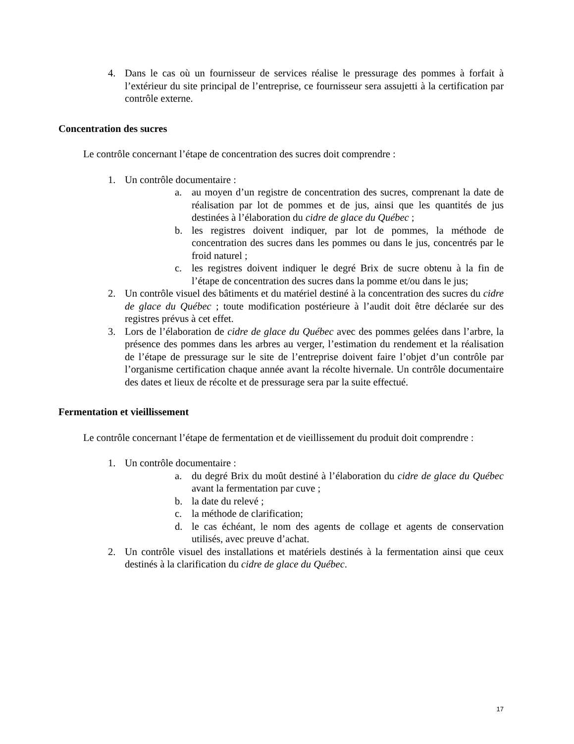4. Dans le cas où un fournisseur de services réalise le pressurage des pommes à forfait à l’extérieur du site principal de l’entreprise, ce fournisseur sera assujetti à la certification par contrôle externe.
Concentration des sucres
Le contrôle concernant l’étape de concentration des sucres doit comprendre :
1. Un contrôle documentaire :
a. au moyen d’un registre de concentration des sucres, comprenant la date de réalisation par lot de pommes et de jus, ainsi que les quantités de jus destinées à l’élaboration du cidre de glace du Québec ;
b. les registres doivent indiquer, par lot de pommes, la méthode de concentration des sucres dans les pommes ou dans le jus, concentrés par le froid naturel ;
c. les registres doivent indiquer le degré Brix de sucre obtenu à la fin de l’étape de concentration des sucres dans la pomme et/ou dans le jus;
2. Un contrôle visuel des bâtiments et du matériel destiné à la concentration des sucres du cidre de glace du Québec ; toute modification postérieure à l’audit doit être déclarée sur des registres prévus à cet effet.
3. Lors de l’élaboration de cidre de glace du Québec avec des pommes gelées dans l’arbre, la présence des pommes dans les arbres au verger, l’estimation du rendement et la réalisation de l’étape de pressurage sur le site de l’entreprise doivent faire l’objet d’un contrôle par l’organisme certification chaque année avant la récolte hivernale. Un contrôle documentaire des dates et lieux de récolte et de pressurage sera par la suite effectué.
Fermentation et vieillissement
Le contrôle concernant l’étape de fermentation et de vieillissement du produit doit comprendre :
1. Un contrôle documentaire :
a. du degré Brix du moût destiné à l’élaboration du cidre de glace du Québec avant la fermentation par cuve ;
b. la date du relevé ;
c. la méthode de clarification;
d. le cas échéant, le nom des agents de collage et agents de conservation utilisés, avec preuve d’achat.
2. Un contrôle visuel des installations et matériels destinés à la fermentation ainsi que ceux destinés à la clarification du cidre de glace du Québec.
17